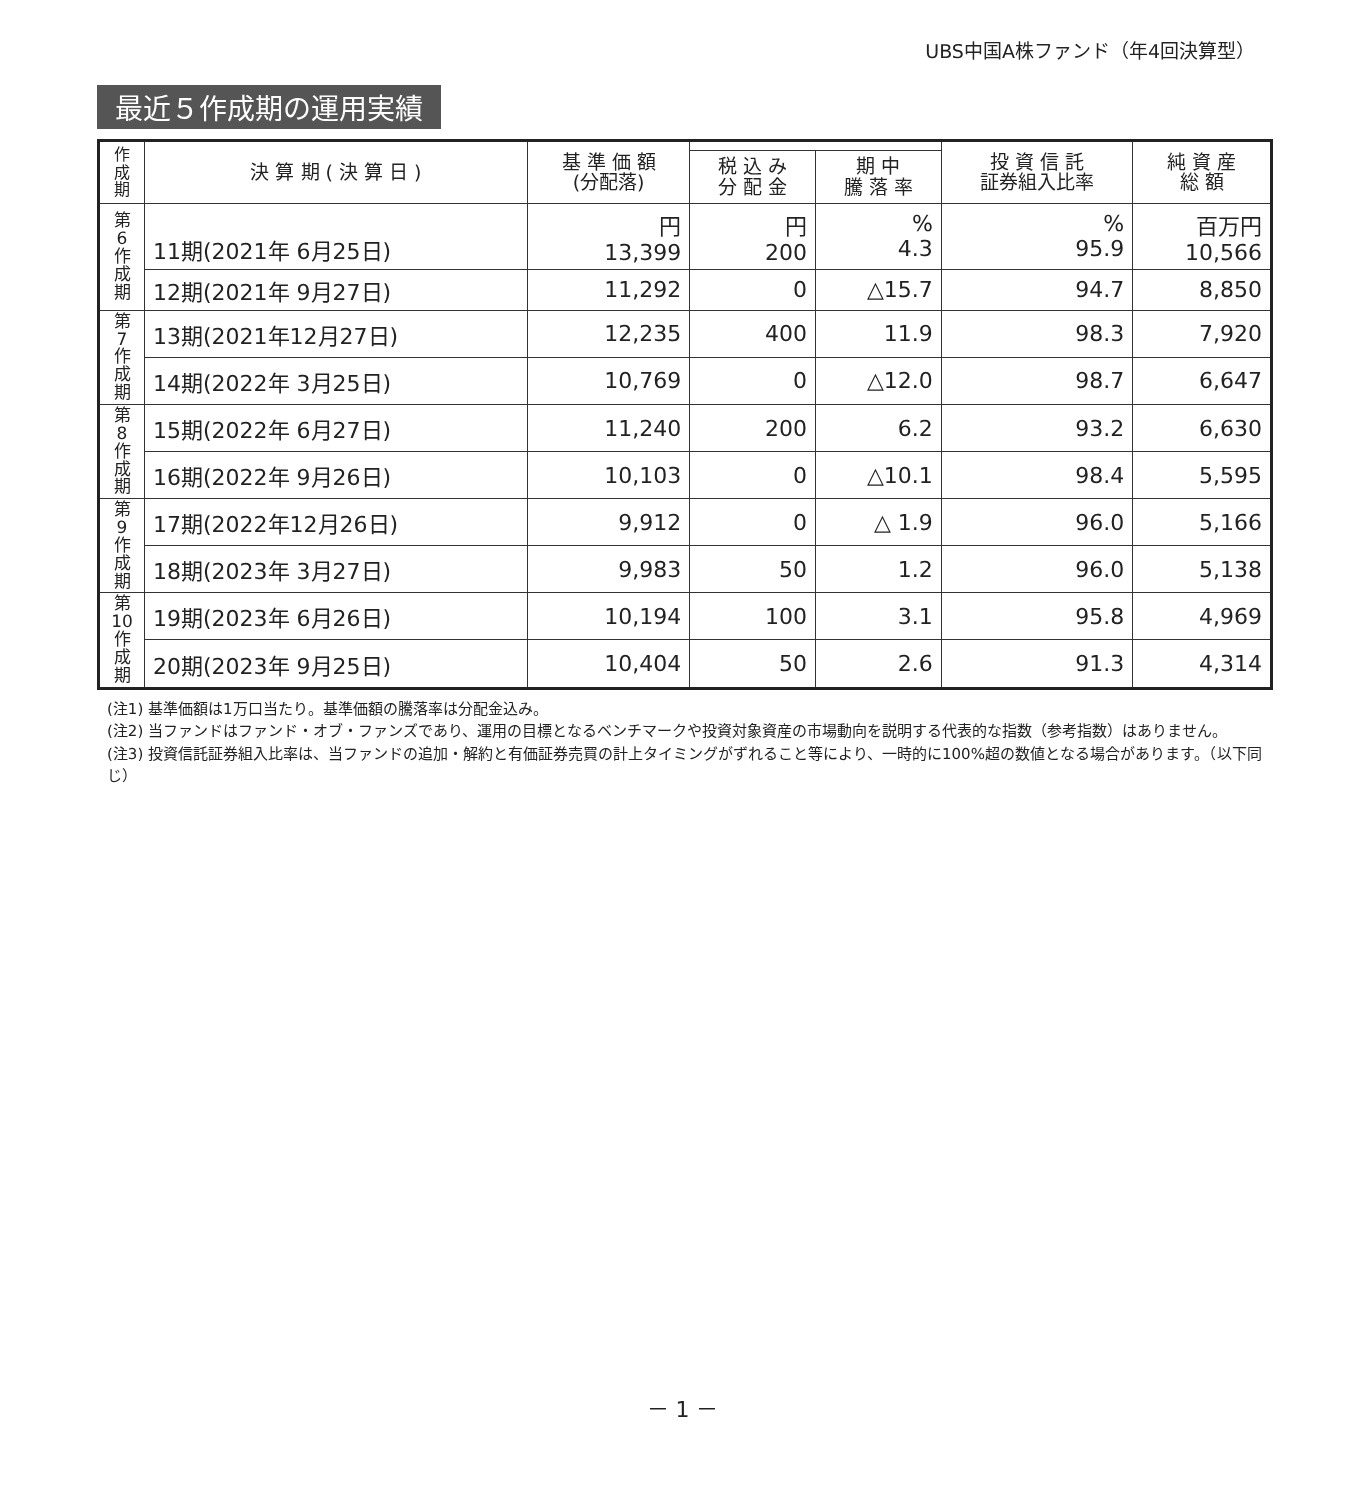UBS中国A株ファンド（年4回決算型）
最近５作成期の運用実績
| 作成期 | 決 算 期 ( 決 算 日 ) | 基 準 価 額 (分配落) | | | 投 資 信 託 証券組入比率 | 純 資 産 総 額 |
| --- | --- | --- | --- | --- | --- | --- |
| | | | 税 込 み 分 配 金 | 期 中 騰 落 率 | | |
| 第 6 作 成 期 | 11期(2021年 6月25日) | 円 13,399 | 円 200 | % 4.3 | % 95.9 | 百万円 10,566 |
| | 12期(2021年 9月27日) | 11,292 | 0 | △15.7 | 94.7 | 8,850 |
| 第 7 作 成 期 | 13期(2021年12月27日) | 12,235 | 400 | 11.9 | 98.3 | 7,920 |
| | 14期(2022年 3月25日) | 10,769 | 0 | △12.0 | 98.7 | 6,647 |
| 第 8 作 成 期 | 15期(2022年 6月27日) | 11,240 | 200 | 6.2 | 93.2 | 6,630 |
| | 16期(2022年 9月26日) | 10,103 | 0 | △10.1 | 98.4 | 5,595 |
| 第 9 作 成 期 | 17期(2022年12月26日) | 9,912 | 0 | △ 1.9 | 96.0 | 5,166 |
| | 18期(2023年 3月27日) | 9,983 | 50 | 1.2 | 96.0 | 5,138 |
| 第 10 作 成 期 | 19期(2023年 6月26日) | 10,194 | 100 | 3.1 | 95.8 | 4,969 |
| | 20期(2023年 9月25日) | 10,404 | 50 | 2.6 | 91.3 | 4,314 |
(注1) 基準価額は1万口当たり。基準価額の騰落率は分配金込み。
(注2) 当ファンドはファンド・オブ・ファンズであり、運用の目標となるベンチマークや投資対象資産の市場動向を説明する代表的な指数（参考指数）はありません。
(注3) 投資信託証券組入比率は、当ファンドの追加・解約と有価証券売買の計上タイミングがずれること等により、一時的に100%超の数値となる場合があります。（以下同じ）
－ 1 －